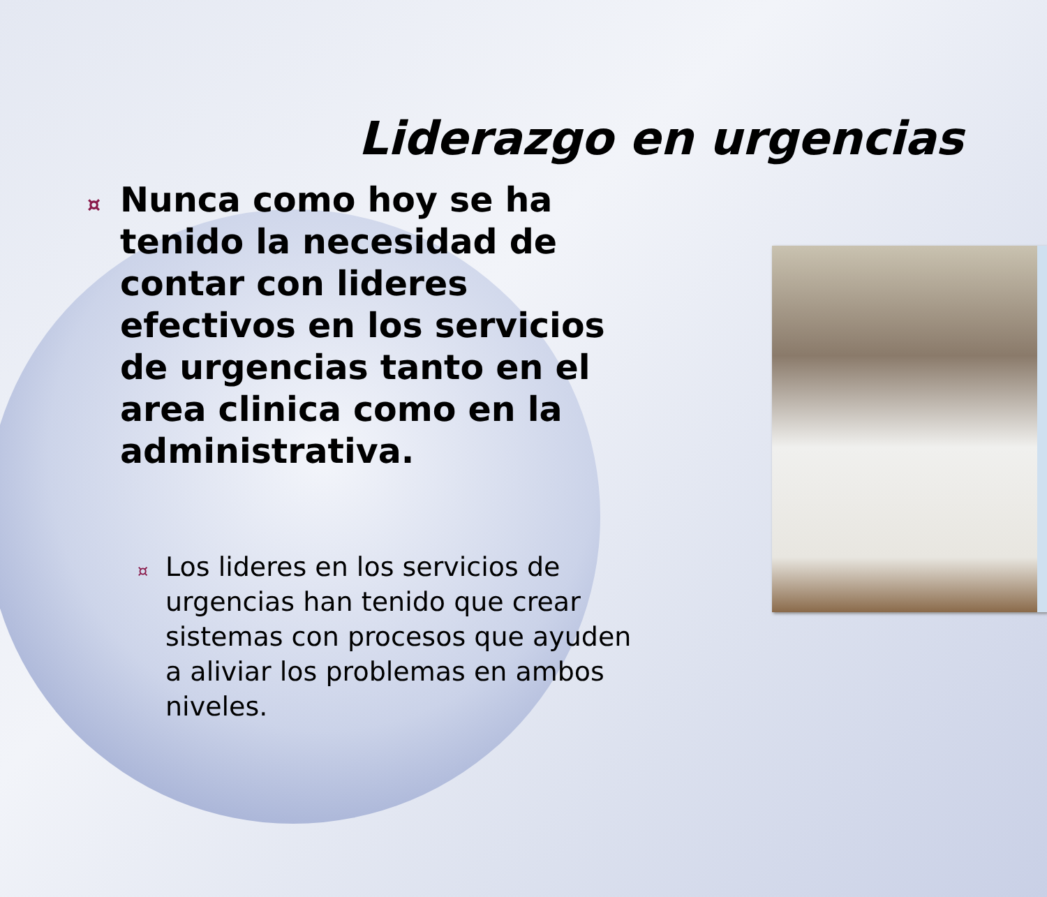Liderazgo en urgencias
¤ Nunca como hoy se ha tenido la necesidad de contar con lideres efectivos en los servicios de urgencias tanto en el area clinica como en la administrativa.
¤ Los lideres en los servicios de urgencias han tenido que crear sistemas con procesos que ayuden a aliviar los problemas en ambos niveles.